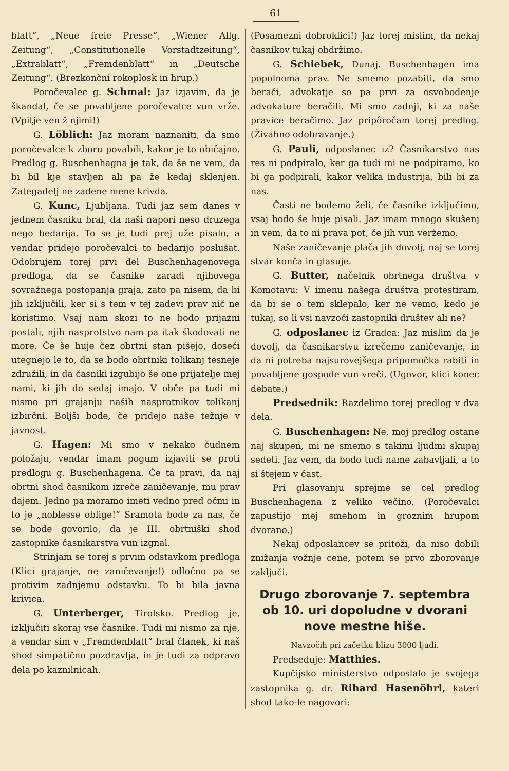61
blatt“, „Neue freie Presse“, „Wiener Allg. Zeitung“, „Constitutionelle Vorstadtzeitung“, „Extrablatt“, „Fremdenblatt“ in „Deutsche Zeitung“. (Brezkončni rokoplosk in hrup.)
Poročevalec g. Schmal: Jaz izjavim, da je škandal, če se povabljene poročevalce vun vrže. (Vpitje ven ž njimi!)
G. Löblich: Jaz moram naznaniti, da smo poročevalce k zboru povabili, kakor je to običajno. Predlog g. Buschenhagna je tak, da še ne vem, da bi bil kje stavljen ali pa že kedaj sklenjen. Zategadelj ne zadene mene krivda.
G. Kunc, Ljubljana. Tudi jaz sem danes v jednem časniku bral, da naši napori neso druzega nego bedarija. To se je tudi prej uže pisalo, a vendar pridejo poročevalci to bedarijo poslušat. Odobrujem torej prvi del Buschenhagenovega predloga, da se časnike zaradi njihovega sovražnega postopanja graja, zato pa nisem, da bi jih izključili, ker si s tem v tej zadevi prav nič ne koristimo. Vsaj nam skozi to ne bodo prijazni postali, njih nasprotstvo nam pa itak škodovati ne more. Če še huje čez obrtni stan pišejo, doseči utegnejo le to, da se bodo obrtniki tolikanj tesneje združili, in da časniki izgubijo še one prijatelje mej nami, ki jih do sedaj imajo. V obče pa tudi mi nismo pri grajanju naših nasprotnikov tolikanj izbirčni. Boljši bode, če pridejo naše težnje v javnost.
G. Hagen: Mi smo v nekako čudnem položaju, vendar imam pogum izjaviti se proti predlogu g. Buschenhagena. Če ta pravi, da naj obrtni shod časnikom izreče zaničevanje, mu prav dajem. Jedno pa moramo imeti vedno pred očmi in to je „noblesse oblige!“ Sramota bode za nas, če se bode govorilo, da je III. obrtniški shod zastopnike časnikarstva vun izgnal.
Strinjam se torej s prvim odstavkom predloga (Klici grajanje, ne zaničevanje!) odločno pa se protivim zadnjemu odstavku. To bi bila javna krivica.
G. Unterberger, Tirolsko. Predlog je, izključiti skoraj vse časnike. Tudi mi nismo za nje, a vendar sim v „Fremdenblatt“ bral članek, ki naš shod simpatično pozdravlja, in je tudi za odpravo dela po kaznilnicah.
(Posamezni dobroklici!) Jaz torej mislim, da nekaj časnikov tukaj obdržimo.
G. Schiebek, Dunaj. Buschenhagen ima popolnoma prav. Ne smemo pozabiti, da smo berači, advokatje so pa prvi za osvobodenje advokature beračili. Mi smo zadnji, ki za naše pravice beračimo. Jaz pripôročam torej predlog. (Živahno odobravanje.)
G. Pauli, odposlanec iz? Časnikarstvo nas res ni podpiralo, ker ga tudi mi ne podpiramo, ko bi ga podpirali, kakor velika industrija, bili bi za nas.
Časti ne bodemo želi, če časnike izključimo, vsaj bodo še huje pisali. Jaz imam mnogo skušenj in vem, da to ni prava pot, če jih vun veržemo.
Naše zaničevanje plača jih dovolj, naj se torej stvar konča in glasuje.
G. Butter, načelnik obrtnega društva v Komotavu: V imenu našega društva protestiram, da bi se o tem sklepalo, ker ne vemo, kedo je tukaj, so li vsi navzoči zastopniki društev ali ne?
G. odposlanec iz Gradca: Jaz mislim da je dovolj, da časnikarstvu izrečemo zaničevanje, in da ni potreba najsurovejšega pripomočka rabiti in povabljene gospode vun vreči. (Ugovor, klici konec debate.)
Predsednik: Razdelimo torej predlog v dva dela.
G. Buschenhagen: Ne, moj predlog ostane naj skupen, mi ne smemo s takimi ljudmi skupaj sedeti. Jaz vem, da bodo tudi name zabavljali, a to si štejem v čast.
Pri glasovanju sprejme se cel predlog Buschenhagena z veliko večino. (Poročevalci zapustijo mej smehom in groznim hrupom dvorano.)
Nekaj odposlancev se pritoži, da niso dobili znižanja vožnje cene, potem se prvo zborovanje zaključi.
Drugo zborovanje 7. septembra ob 10. uri dopoludne v dvorani nove mestne hiše.
Navzočih pri začetku blizu 3000 ljudi.
Predseduje: Matthies.
Kupčijsko ministerstvo odposlalo je svojega zastopnika g. dr. Rihard Hasenöhrl, kateri shod tako-le nagovori: